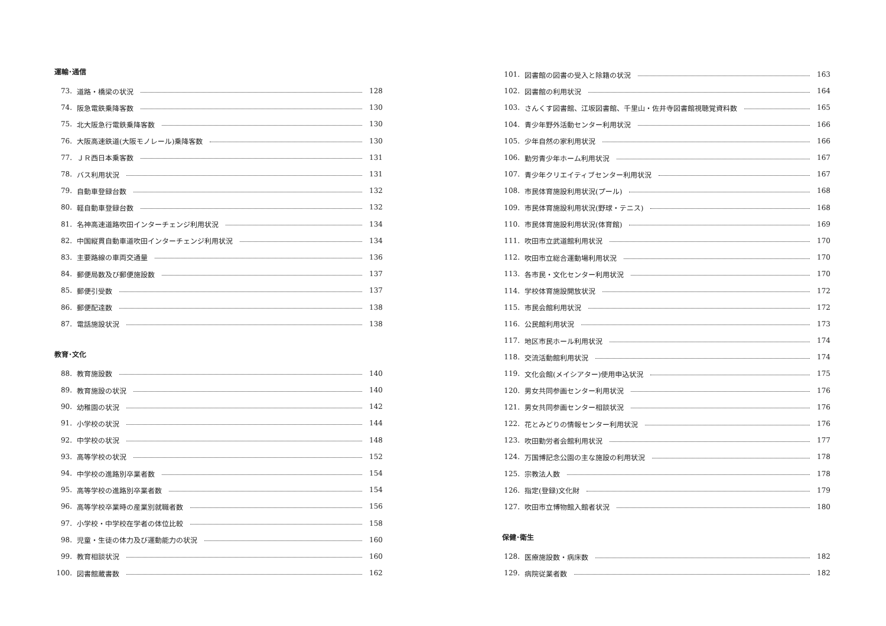運輸･通信
73. 道路・橋梁の状況 128
74. 阪急電鉄乗降客数 130
75. 北大阪急行電鉄乗降客数 130
76. 大阪高速鉄道(大阪モノレール)乗降客数 130
77. ＪＲ西日本乗客数 131
78. バス利用状況 131
79. 自動車登録台数 132
80. 軽自動車登録台数 132
81. 名神高速道路吹田インターチェンジ利用状況 134
82. 中国縦貫自動車道吹田インターチェンジ利用状況 134
83. 主要路線の車両交通量 136
84. 郵便局数及び郵便施設数 137
85. 郵便引受数 137
86. 郵便配達数 138
87. 電話施設状況 138
教育･文化
88. 教育施設数 140
89. 教育施設の状況 140
90. 幼稚園の状況 142
91. 小学校の状況 144
92. 中学校の状況 148
93. 高等学校の状況 152
94. 中学校の進路別卒業者数 154
95. 高等学校の進路別卒業者数 154
96. 高等学校卒業時の産業別就職者数 156
97. 小学校・中学校在学者の体位比較 158
98. 児童・生徒の体力及び運動能力の状況 160
99. 教育相談状況 160
100. 図書館蔵書数 162
101. 図書館の図書の受入と除籍の状況 163
102. 図書館の利用状況 164
103. さんくす図書館、江坂図書館、千里山・佐井寺図書館視聴覚資料数 165
104. 青少年野外活動センター利用状況 166
105. 少年自然の家利用状況 166
106. 勤労青少年ホーム利用状況 167
107. 青少年クリエイティブセンター利用状況 167
108. 市民体育施設利用状況(プール) 168
109. 市民体育施設利用状況(野球・テニス) 168
110. 市民体育施設利用状況(体育館) 169
111. 吹田市立武道館利用状況 170
112. 吹田市立総合運動場利用状況 170
113. 各市民・文化センター利用状況 170
114. 学校体育施設開放状況 172
115. 市民会館利用状況 172
116. 公民館利用状況 173
117. 地区市民ホール利用状況 174
118. 交流活動館利用状況 174
119. 文化会館(メイシアター)使用申込状況 175
120. 男女共同参画センター利用状況 176
121. 男女共同参画センター相談状況 176
122. 花とみどりの情報センター利用状況 176
123. 吹田勤労者会館利用状況 177
124. 万国博記念公園の主な施設の利用状況 178
125. 宗教法人数 178
126. 指定(登録)文化財 179
127. 吹田市立博物館入館者状況 180
保健･衛生
128. 医療施設数・病床数 182
129. 病院従業者数 182